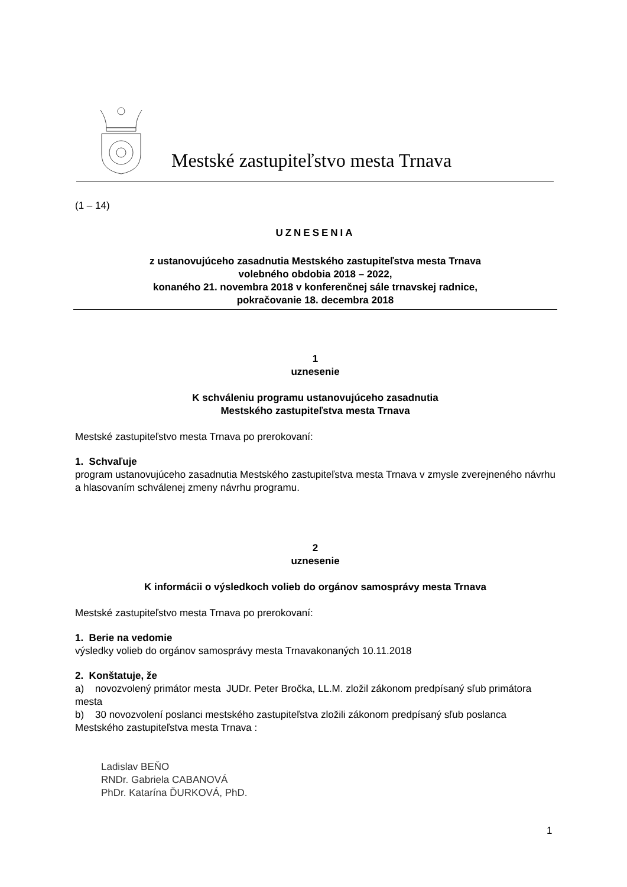Mestské zastupiteľstvo mesta Trnava
(1 – 14)
UZNESENIA
z ustanovujúceho zasadnutia Mestského zastupiteľstva mesta Trnava
volebného obdobia 2018 – 2022,
konaného 21. novembra 2018 v konferenčnej sále trnavskej radnice,
pokračovanie 18. decembra 2018
1
uznesenie
K schváleniu programu ustanovujúceho zasadnutia
Mestského zastupiteľstva mesta Trnava
Mestské zastupiteľstvo mesta Trnava po prerokovaní:
1. Schvaľuje
program ustanovujúceho zasadnutia Mestského zastupiteľstva mesta Trnava v zmysle zverejneného návrhu a hlasovaním schválenej zmeny návrhu programu.
2
uznesenie
K informácii o výsledkoch volieb do orgánov samosprávy mesta Trnava
Mestské zastupiteľstvo mesta Trnava po prerokovaní:
1. Berie na vedomie
výsledky volieb do orgánov samosprávy mesta Trnavakonaných 10.11.2018
2. Konštatuje, že
a) novozvolený primátor mesta JUDr. Peter Bročka, LL.M. zložil zákonom predpísaný sľub primátora mesta
b) 30 novozvolení poslanci mestského zastupiteľstva zložili zákonom predpísaný sľub poslanca Mestského zastupiteľstva mesta Trnava :
Ladislav BEŇO
RNDr. Gabriela CABANOVÁ
PhDr. Katarína ĎURKOVÁ, PhD.
1